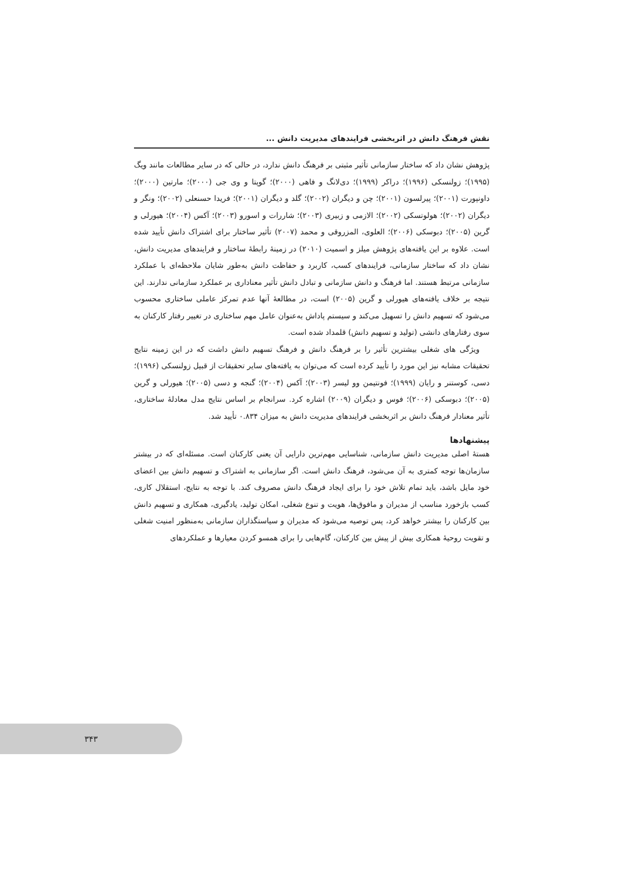نقش فرهنگ دانش در اثربخشی فرایندهای مدیریت دانش ...
پژوهش نشان داد که ساختار سازمانی تأثیر مثبتی بر فرهنگ دانش ندارد، در حالی که در سایر مطالعات مانند ویگ (۱۹۹۵)؛ زولنسکی (۱۹۹۶)؛ دراکر (۱۹۹۹)؛ دی‌لانگ و فاهی (۲۰۰۰)؛ گوپتا و وی جی (۲۰۰۰)؛ مارتین (۲۰۰۰)؛ داونپورت (۲۰۰۱)؛ پیرلسون (۲۰۰۱)؛ چن و دیگران (۲۰۰۲)؛ گلد و دیگران (۲۰۰۱)؛ فریدا حسنعلی (۲۰۰۲)؛ ونگر و دیگران (۲۰۰۲)؛ هولوتسکی (۲۰۰۲)؛ الازمی و زبیری (۲۰۰۳)؛ شاررات و اسورو (۲۰۰۳)؛ آکس (۲۰۰۴)؛ هیورلی و گرین (۲۰۰۵)؛ دبوسکی (۲۰۰۶)؛ العلوی، المزروقی و محمد (۲۰۰۷) تأثیر ساختار برای اشتراک دانش تأیید شده است. علاوه بر این یافته‌های پژوهش میلز و اسمیت (۲۰۱۰) در زمینهٔ رابطهٔ ساختار و فرایندهای مدیریت دانش، نشان داد که ساختار سازمانی، فرایندهای کسب، کاربرد و حفاظت دانش به‌طور شایان ملاحظه‌ای با عملکرد سازمانی مرتبط هستند. اما فرهنگ و دانش سازمانی و تبادل دانش تأثیر معناداری بر عملکرد سازمانی ندارند. این نتیجه بر خلاف یافته‌های هیورلی و گرین (۲۰۰۵) است، در مطالعهٔ آنها عدم تمرکز عاملی ساختاری محسوب می‌شود که تسهیم دانش را تسهیل می‌کند و سیستم پاداش به‌عنوان عامل مهم ساختاری در تغییر رفتار کارکنان به سوی رفتارهای دانشی (تولید و تسهیم دانش) قلمداد شده است.
ویژگی های شغلی بیشترین تأثیر را بر فرهنگ دانش و فرهنگ تسهیم دانش داشت که در این زمینه نتایج تحقیقات مشابه نیز این مورد را تأیید کرده است که می‌توان به یافته‌های سایر تحقیقات از قبیل زولنسکی (۱۹۹۶)؛ دسی، کوستنر و رایان (۱۹۹۹)؛ فونتیمن وو لیسر (۲۰۰۳)؛ آکس (۲۰۰۴)؛ گنجه و دسی (۲۰۰۵)؛ هیورلی و گرین (۲۰۰۵)؛ دبوسکی (۲۰۰۶)؛ فوس و دیگران (۲۰۰۹) اشاره کرد. سرانجام بر اساس نتایج مدل معادلهٔ ساختاری، تأثیر معنادار فرهنگ دانش بر اثربخشی فرایندهای مدیریت دانش به میزان ۰.۸۳۴ تأیید شد.
پیشنهادها
هستهٔ اصلی مدیریت دانش سازمانی، شناسایی مهم‌ترین دارایی آن یعنی کارکنان است. مسئله‌ای که در بیشتر سازمان‌ها توجه کمتری به آن می‌شود، فرهنگ دانش است. اگر سازمانی به اشتراک و تسهیم دانش بین اعضای خود مایل باشد، باید تمام تلاش خود را برای ایجاد فرهنگ دانش مصروف کند. با توجه به نتایج، استقلال کاری، کسب بازخورد مناسب از مدیران و مافوق‌ها، هویت و تنوع شغلی، امکان تولید، یادگیری، همکاری و تسهیم دانش بین کارکنان را بیشتر خواهد کرد، پس توصیه می‌شود که مدیران و سیاستگذاران سازمانی به‌منظور امنیت شغلی و تقویت روحیهٔ همکاری بیش از پیش بین کارکنان، گام‌هایی را برای همسو کردن معیارها و عملکردهای
۳۴۳